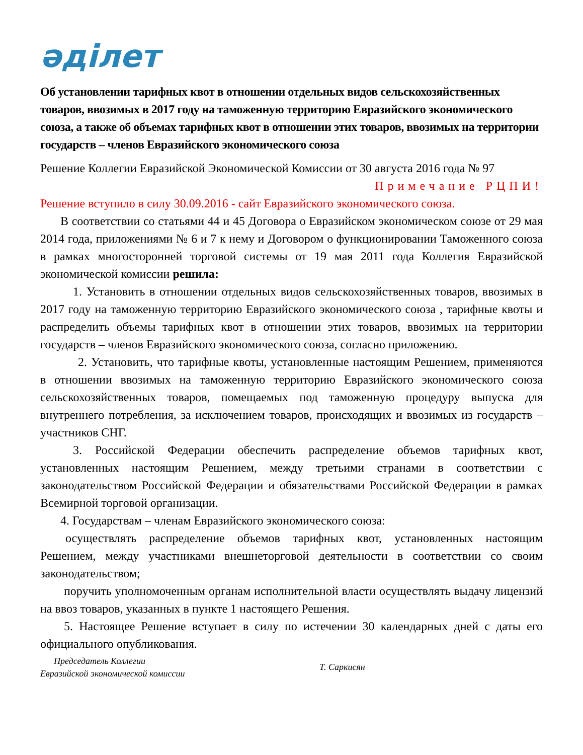әділет
Об установлении тарифных квот в отношении отдельных видов сельскохозяйственных товаров, ввозимых в 2017 году на таможенную территорию Евразийского экономического союза, а также об объемах тарифных квот в отношении этих товаров, ввозимых на территории государств – членов Евразийского экономического союза
Решение Коллегии Евразийской Экономической Комиссии от 30 августа 2016 года № 97
Примечание РЦПИ!
Решение вступило в силу 30.09.2016 - сайт Евразийского экономического союза.
В соответствии со статьями 44 и 45 Договора о Евразийском экономическом союзе от 29 мая 2014 года, приложениями № 6 и 7 к нему и Договором о функционировании Таможенного союза в рамках многосторонней торговой системы от 19 мая 2011 года Коллегия Евразийской экономической комиссии решила:
1. Установить в отношении отдельных видов сельскохозяйственных товаров, ввозимых в 2017 году на таможенную территорию Евразийского экономического союза , тарифные квоты и распределить объемы тарифных квот в отношении этих товаров, ввозимых на территории государств – членов Евразийского экономического союза, согласно приложению.
2. Установить, что тарифные квоты, установленные настоящим Решением, применяются в отношении ввозимых на таможенную территорию Евразийского экономического союза сельскохозяйственных товаров, помещаемых под таможенную процедуру выпуска для внутреннего потребления, за исключением товаров, происходящих и ввозимых из государств – участников СНГ.
3. Российской Федерации обеспечить распределение объемов тарифных квот, установленных настоящим Решением, между третьими странами в соответствии с законодательством Российской Федерации и обязательствами Российской Федерации в рамках Всемирной торговой организации.
4. Государствам – членам Евразийского экономического союза:
осуществлять распределение объемов тарифных квот, установленных настоящим Решением, между участниками внешнеторговой деятельности в соответствии со своим законодательством;
поручить уполномоченным органам исполнительной власти осуществлять выдачу лицензий на ввоз товаров, указанных в пункте 1 настоящего Решения.
5. Настоящее Решение вступает в силу по истечении 30 календарных дней с даты его официального опубликования.
Председатель Коллегии
Евразийской экономической комиссии
Т. Саркисян